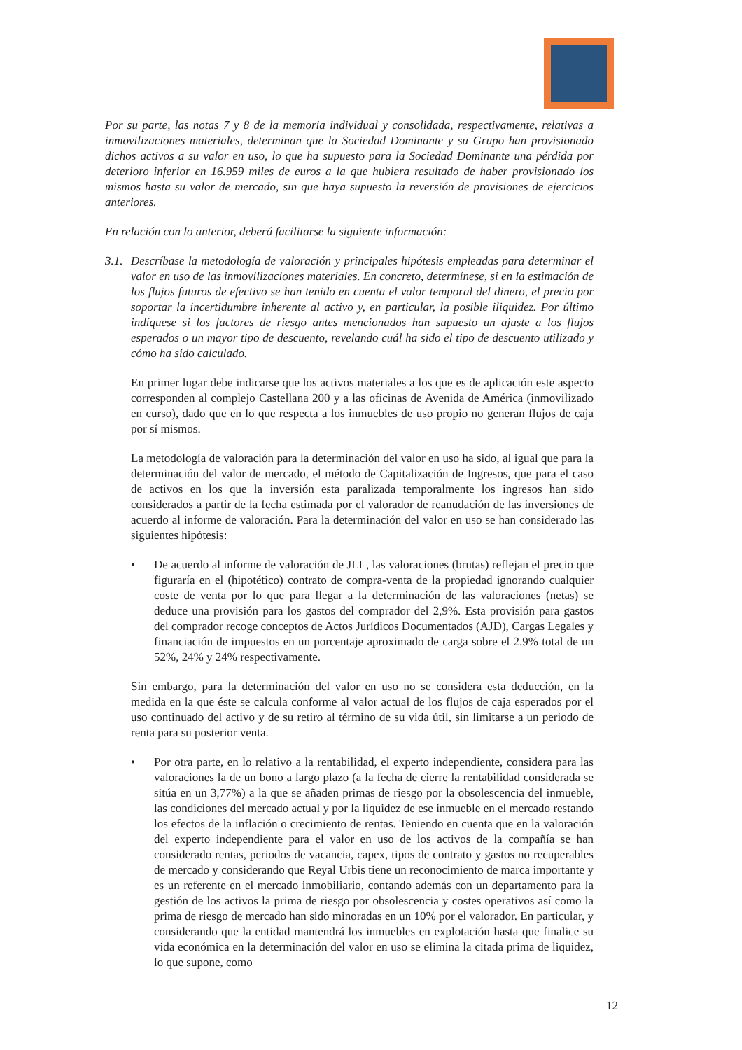Por su parte, las notas 7 y 8 de la memoria individual y consolidada, respectivamente, relativas a inmovilizaciones materiales, determinan que la Sociedad Dominante y su Grupo han provisionado dichos activos a su valor en uso, lo que ha supuesto para la Sociedad Dominante una pérdida por deterioro inferior en 16.959 miles de euros a la que hubiera resultado de haber provisionado los mismos hasta su valor de mercado, sin que haya supuesto la reversión de provisiones de ejercicios anteriores.
En relación con lo anterior, deberá facilitarse la siguiente información:
3.1.
Descríbase la metodología de valoración y principales hipótesis empleadas para determinar el valor en uso de las inmovilizaciones materiales. En concreto, determínese, si en la estimación de los flujos futuros de efectivo se han tenido en cuenta el valor temporal del dinero, el precio por soportar la incertidumbre inherente al activo y, en particular, la posible iliquidez. Por último indíquese si los factores de riesgo antes mencionados han supuesto un ajuste a los flujos esperados o un mayor tipo de descuento, revelando cuál ha sido el tipo de descuento utilizado y cómo ha sido calculado.
En primer lugar debe indicarse que los activos materiales a los que es de aplicación este aspecto corresponden al complejo Castellana 200 y a las oficinas de Avenida de América (inmovilizado en curso), dado que en lo que respecta a los inmuebles de uso propio no generan flujos de caja por sí mismos.
La metodología de valoración para la determinación del valor en uso ha sido, al igual que para la determinación del valor de mercado, el método de Capitalización de Ingresos, que para el caso de activos en los que la inversión esta paralizada temporalmente los ingresos han sido considerados a partir de la fecha estimada por el valorador de reanudación de las inversiones de acuerdo al informe de valoración. Para la determinación del valor en uso se han considerado las siguientes hipótesis:
• De acuerdo al informe de valoración de JLL, las valoraciones (brutas) reflejan el precio que figuraría en el (hipotético) contrato de compra-venta de la propiedad ignorando cualquier coste de venta por lo que para llegar a la determinación de las valoraciones (netas) se deduce una provisión para los gastos del comprador del 2,9%. Esta provisión para gastos del comprador recoge conceptos de Actos Jurídicos Documentados (AJD), Cargas Legales y financiación de impuestos en un porcentaje aproximado de carga sobre el 2.9% total de un 52%, 24% y 24% respectivamente.
Sin embargo, para la determinación del valor en uso no se considera esta deducción, en la medida en la que éste se calcula conforme al valor actual de los flujos de caja esperados por el uso continuado del activo y de su retiro al término de su vida útil, sin limitarse a un periodo de renta para su posterior venta.
• Por otra parte, en lo relativo a la rentabilidad, el experto independiente, considera para las valoraciones la de un bono a largo plazo (a la fecha de cierre la rentabilidad considerada se sitúa en un 3,77%) a la que se añaden primas de riesgo por la obsolescencia del inmueble, las condiciones del mercado actual y por la liquidez de ese inmueble en el mercado restando los efectos de la inflación o crecimiento de rentas. Teniendo en cuenta que en la valoración del experto independiente para el valor en uso de los activos de la compañía se han considerado rentas, periodos de vacancia, capex, tipos de contrato y gastos no recuperables de mercado y considerando que Reyal Urbis tiene un reconocimiento de marca importante y es un referente en el mercado inmobiliario, contando además con un departamento para la gestión de los activos la prima de riesgo por obsolescencia y costes operativos así como la prima de riesgo de mercado han sido minoradas en un 10% por el valorador. En particular, y considerando que la entidad mantendrá los inmuebles en explotación hasta que finalice su vida económica en la determinación del valor en uso se elimina la citada prima de liquidez, lo que supone, como
12